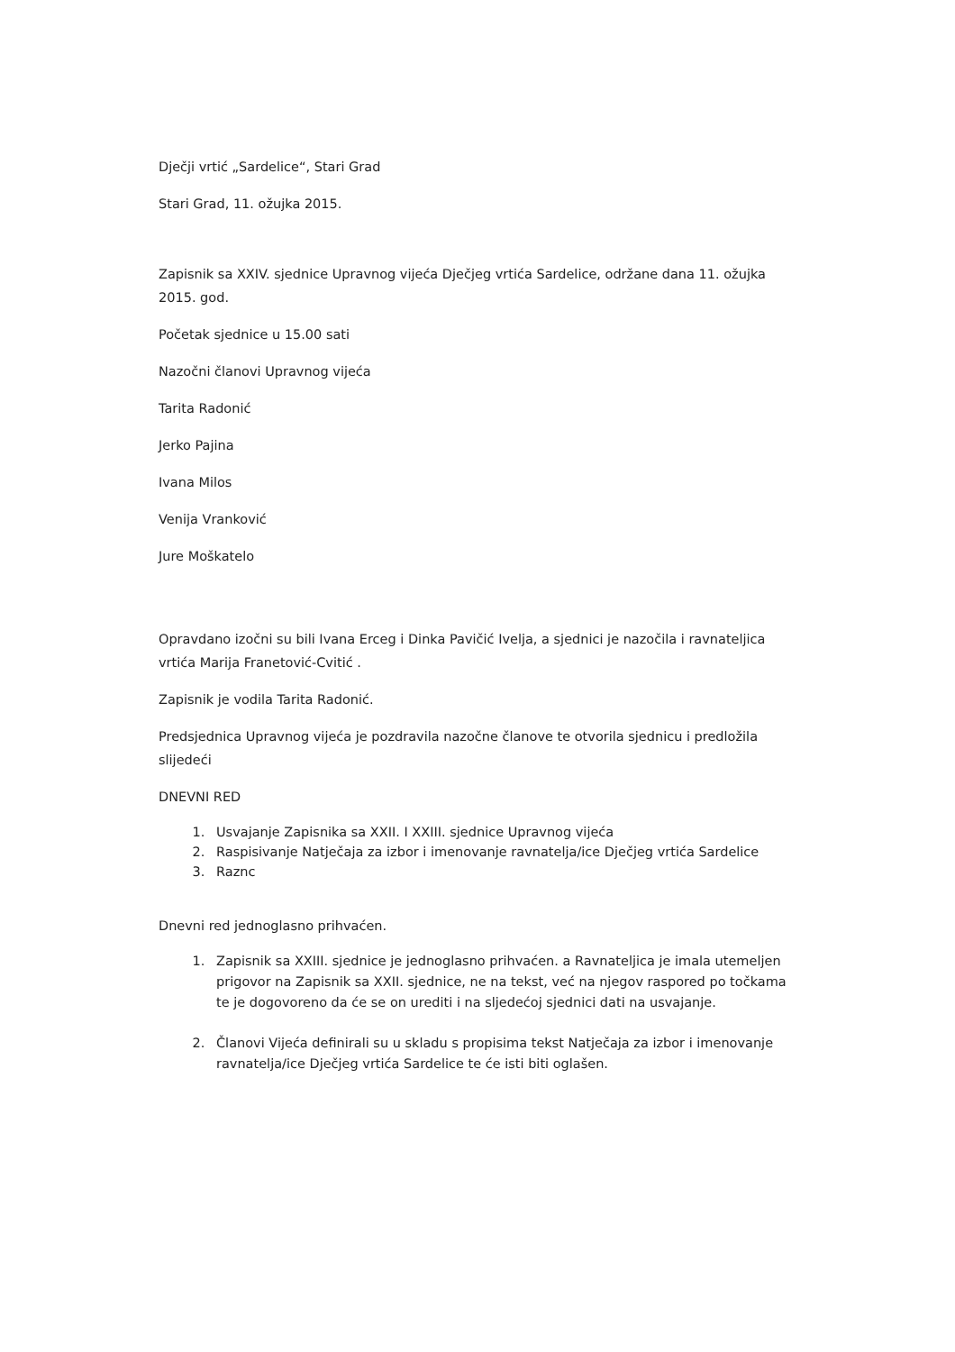Dječji vrtić „Sardelice“, Stari Grad
Stari Grad, 11. ožujka 2015.
Zapisnik sa XXIV. sjednice Upravnog vijeća Dječjeg vrtića Sardelice, održane dana 11. ožujka 2015. god.
Početak sjednice u 15.00 sati
Nazočni članovi Upravnog vijeća
Tarita Radonić
Jerko Pajina
Ivana Milos
Venija Vranković
Jure Moškatelo
Opravdano izočni su bili Ivana Erceg i Dinka Pavičić Ivelja, a sjednici je nazočila i ravnateljica vrtića Marija Franetović-Cvitić .
Zapisnik je vodila Tarita Radonić.
Predsjednica Upravnog vijeća je pozdravila nazočne članove te otvorila sjednicu i predložila slijedeći
DNEVNI RED
1. Usvajanje Zapisnika sa XXII. I XXIII. sjednice Upravnog vijeća
2. Raspisivanje Natječaja za izbor i imenovanje ravnatelja/ice Dječjeg vrtića Sardelice
3. Raznc
Dnevni red jednoglasno prihvaćen.
1. Zapisnik sa XXIII. sjednice je jednoglasno prihvaćen. a Ravnateljica je imala utemeljen prigovor na Zapisnik sa XXII. sjednice, ne na tekst, već na njegov raspored po točkama te je dogovoreno da će se on urediti i na sljedećoj sjednici dati na usvajanje.
2. Članovi Vijeća definirali su u skladu s propisima tekst Natječaja za izbor i imenovanje ravnatelja/ice Dječjeg vrtića Sardelice te će isti biti oglašen.